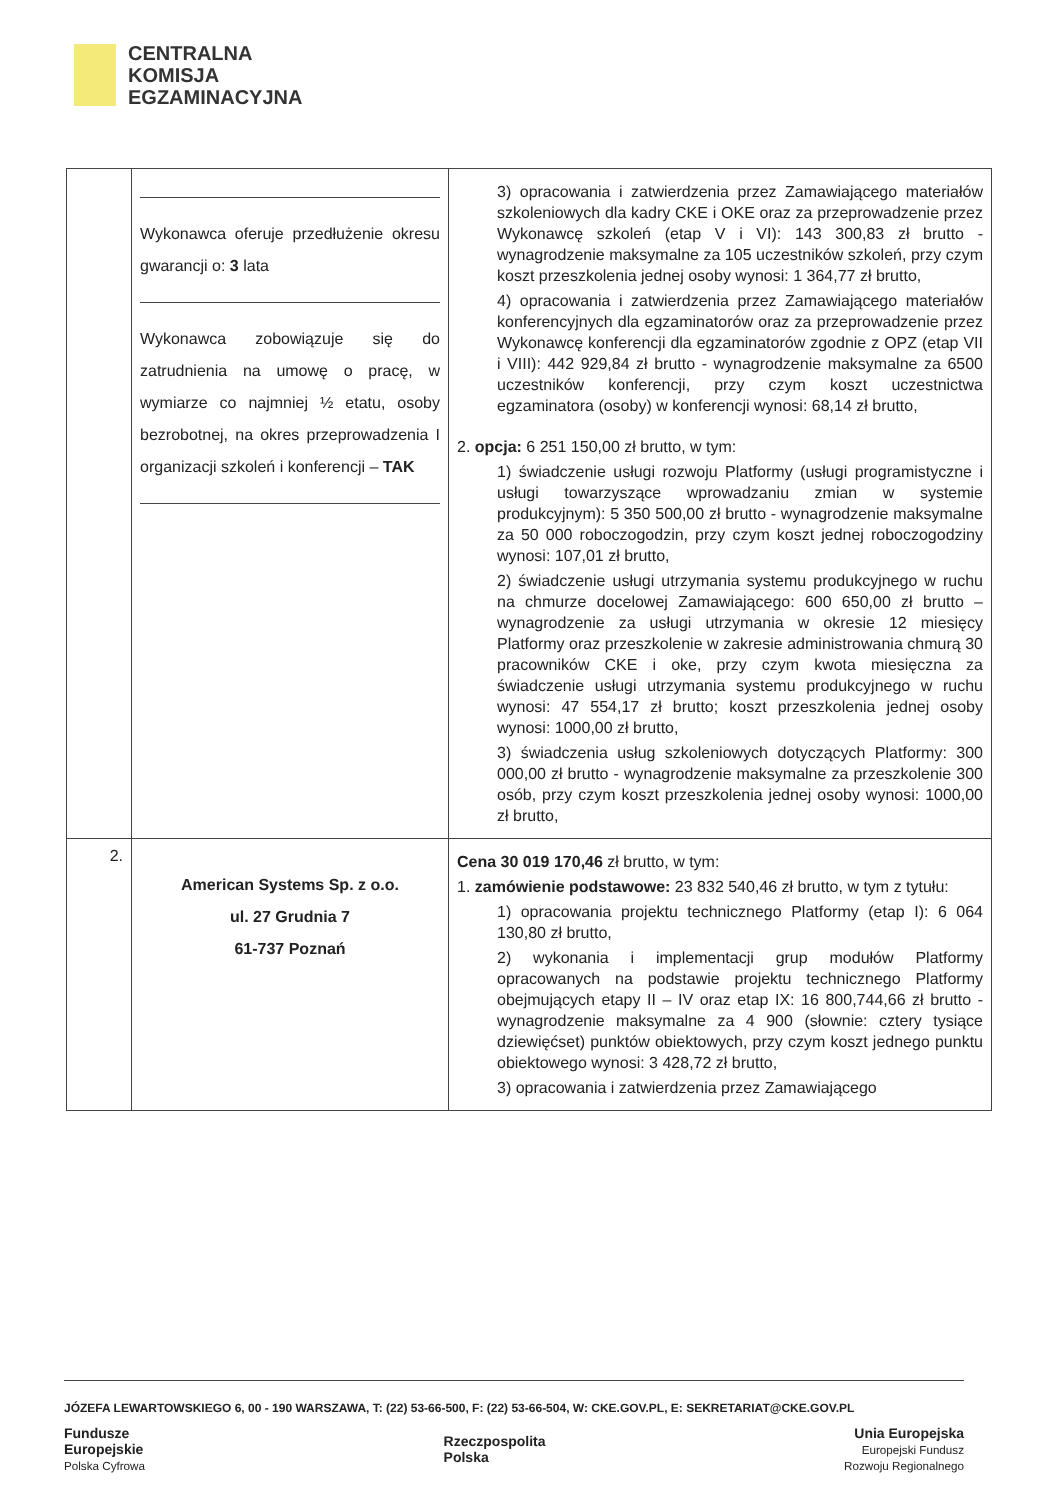CENTRALNA
KOMISJA
EGZAMINACYJNA
| | Wykonawca oferuje przedłużenie okresu gwarancji o: 3 lata Wykonawca zobowiązuje się do zatrudnienia na umowę o pracę, w wymiarze co najmniej ½ etatu, osoby bezrobotnej, na okres przeprowadzenia I organizacji szkoleń i konferencji – TAK | 3) opracowania i zatwierdzenia przez Zamawiającego materiałów szkoleniowych dla kadry CKE i OKE oraz za przeprowadzenie przez Wykonawcę szkoleń (etap V i VI): 143 300,83 zł brutto - wynagrodzenie maksymalne za 105 uczestników szkoleń, przy czym koszt przeszkolenia jednej osoby wynosi: 1 364,77 zł brutto, 4) opracowania i zatwierdzenia przez Zamawiającego materiałów konferencyjnych dla egzaminatorów oraz za przeprowadzenie przez Wykonawcę konferencji dla egzaminatorów zgodnie z OPZ (etap VII i VIII): 442 929,84 zł brutto - wynagrodzenie maksymalne za 6500 uczestników konferencji, przy czym koszt uczestnictwa egzaminatora (osoby) w konferencji wynosi: 68,14 zł brutto, 2. opcja: 6 251 150,00 zł brutto, w tym: 1) świadczenie usługi rozwoju Platformy (usługi programistyczne i usługi towarzyszące wprowadzaniu zmian w systemie produkcyjnym): 5 350 500,00 zł brutto - wynagrodzenie maksymalne za 50 000 roboczogodzin, przy czym koszt jednej roboczogodziny wynosi: 107,01 zł brutto, 2) świadczenie usługi utrzymania systemu produkcyjnego w ruchu na chmurze docelowej Zamawiającego: 600 650,00 zł brutto – wynagrodzenie za usługi utrzymania w okresie 12 miesięcy Platformy oraz przeszkolenie w zakresie administrowania chmurą 30 pracowników CKE i oke, przy czym kwota miesięczna za świadczenie usługi utrzymania systemu produkcyjnego w ruchu wynosi: 47 554,17 zł brutto; koszt przeszkolenia jednej osoby wynosi: 1000,00 zł brutto, 3) świadczenia usług szkoleniowych dotyczących Platformy: 300 000,00 zł brutto - wynagrodzenie maksymalne za przeszkolenie 300 osób, przy czym koszt przeszkolenia jednej osoby wynosi: 1000,00 zł brutto, |
| 2. | American Systems Sp. z o.o. ul. 27 Grudnia 7 61-737 Poznań | Cena 30 019 170,46 zł brutto, w tym: 1. zamówienie podstawowe: 23 832 540,46 zł brutto, w tym z tytułu: 1) opracowania projektu technicznego Platformy (etap I): 6 064 130,80 zł brutto, 2) wykonania i implementacji grup modułów Platformy opracowanych na podstawie projektu technicznego Platformy obejmujących etapy II – IV oraz etap IX: 16 800,744,66 zł brutto - wynagrodzenie maksymalne za 4 900 (słownie: cztery tysiące dziewięćset) punktów obiektowych, przy czym koszt jednego punktu obiektowego wynosi: 3 428,72 zł brutto, 3) opracowania i zatwierdzenia przez Zamawiającego |
JÓZEFA LEWARTOWSKIEGO 6, 00 - 190 WARSZAWA, T: (22) 53-66-500, F: (22) 53-66-504, W: CKE.GOV.PL, E: SEKRETARIAT@CKE.GOV.PL
Fundusze
Europejskie
Polska Cyfrowa
Rzeczpospolita
Polska
Unia Europejska
Europejski Fundusz
Rozwoju Regionalnego